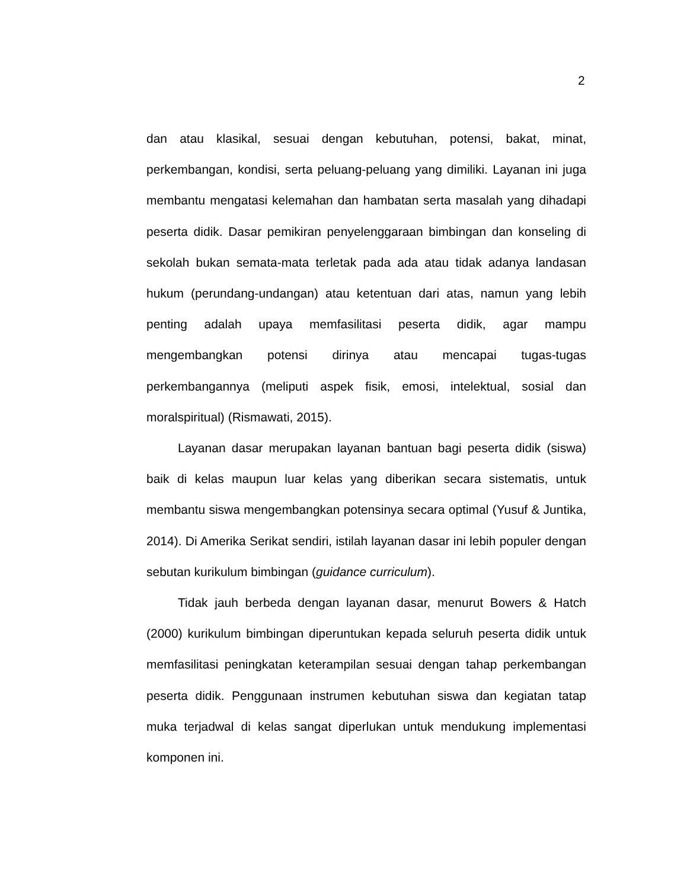2
dan atau klasikal, sesuai dengan kebutuhan, potensi, bakat, minat, perkembangan, kondisi, serta peluang-peluang yang dimiliki. Layanan ini juga membantu mengatasi kelemahan dan hambatan serta masalah yang dihadapi peserta didik. Dasar pemikiran penyelenggaraan bimbingan dan konseling di sekolah bukan semata-mata terletak pada ada atau tidak adanya landasan hukum (perundang-undangan) atau ketentuan dari atas, namun yang lebih penting adalah upaya memfasilitasi peserta didik, agar mampu mengembangkan potensi dirinya atau mencapai tugas-tugas perkembangannya (meliputi aspek fisik, emosi, intelektual, sosial dan moralspiritual) (Rismawati, 2015).
Layanan dasar merupakan layanan bantuan bagi peserta didik (siswa) baik di kelas maupun luar kelas yang diberikan secara sistematis, untuk membantu siswa mengembangkan potensinya secara optimal (Yusuf & Juntika, 2014). Di Amerika Serikat sendiri, istilah layanan dasar ini lebih populer dengan sebutan kurikulum bimbingan (guidance curriculum).
Tidak jauh berbeda dengan layanan dasar, menurut Bowers & Hatch (2000) kurikulum bimbingan diperuntukan kepada seluruh peserta didik untuk memfasilitasi peningkatan keterampilan sesuai dengan tahap perkembangan peserta didik. Penggunaan instrumen kebutuhan siswa dan kegiatan tatap muka terjadwal di kelas sangat diperlukan untuk mendukung implementasi komponen ini.